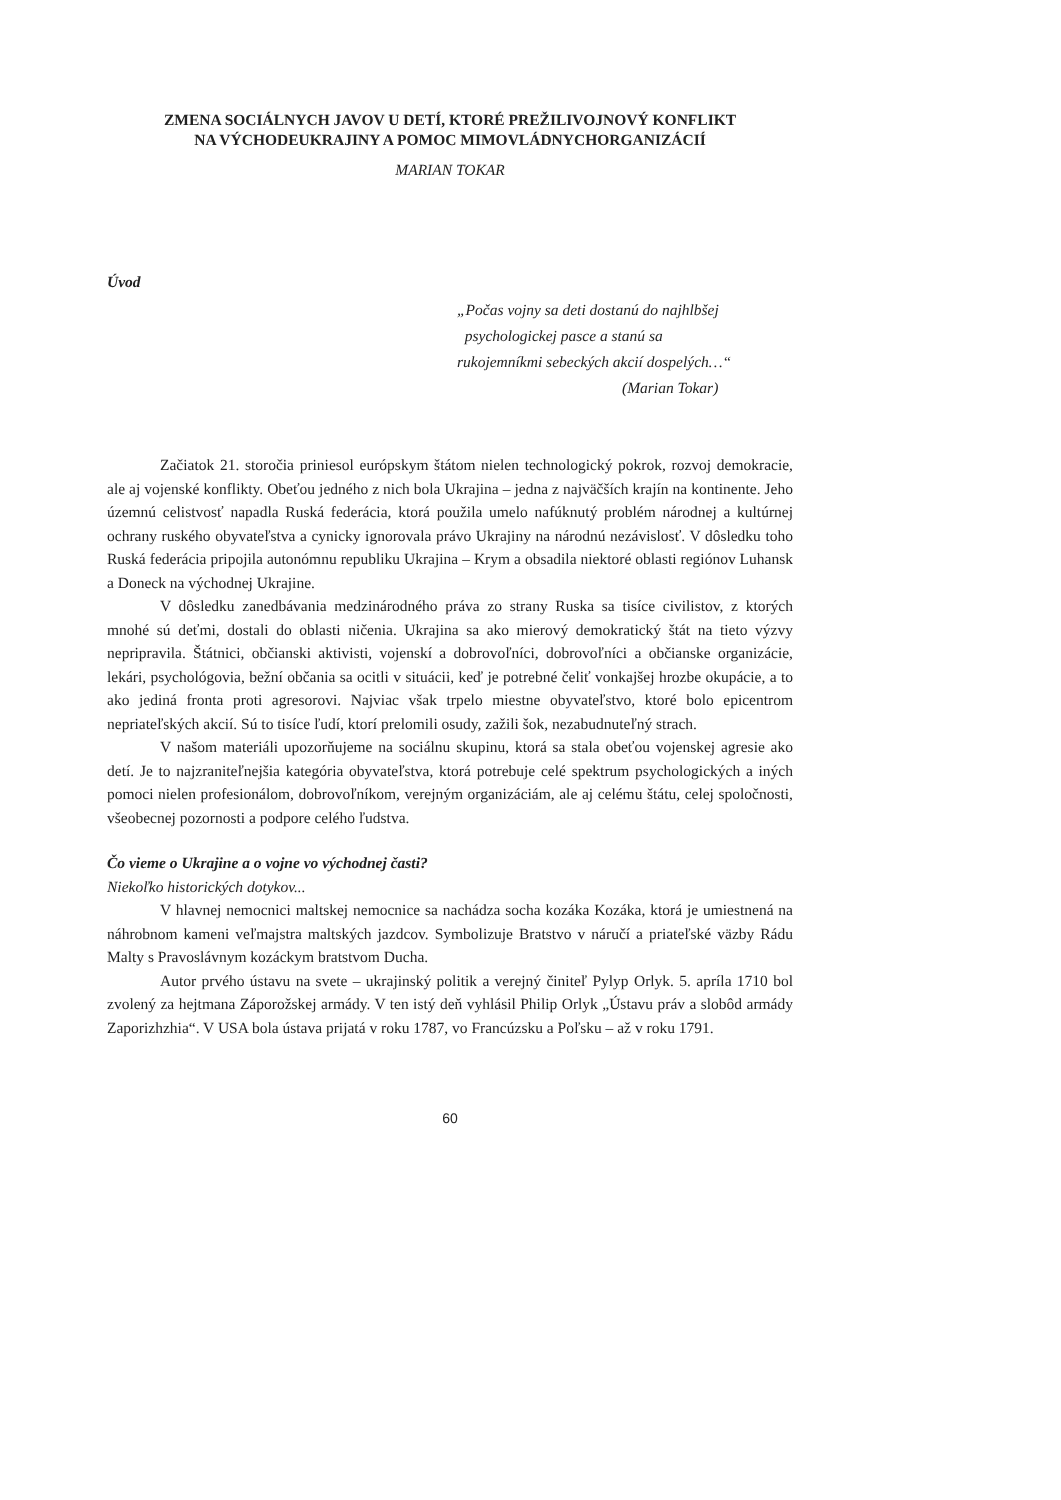ZMENA SOCIÁLNYCH JAVOV U DETÍ, KTORÉ PREŽILIVOJNOVÝ KONFLIKT
NA VÝCHODEUKRAJINY A POMOC MIMOVLÁDNYCHORGANIZÁCIÍ
MARIAN TOKAR
Úvod
„Počas vojny sa deti dostanú do najhlbšej
psychologickej pasce a stanú sa
rukojemníkmi sebeckých akcií dospelých…“
(Marian Tokar)
Začiatok 21. storočia priniesol európskym štátom nielen technologický pokrok, rozvoj demokracie, ale aj vojenské konflikty. Obeťou jedného z nich bola Ukrajina – jedna z najväčších krajín na kontinente. Jeho územnú celistvosť napadla Ruská federácia, ktorá použila umelo nafúknutý problém národnej a kultúrnej ochrany ruského obyvateľstva a cynicky ignorovala právo Ukrajiny na národnú nezávislosť. V dôsledku toho Ruská federácia pripojila autonómnu republiku Ukrajina – Krym a obsadila niektoré oblasti regiónov Luhansk a Doneck na východnej Ukrajine.
V dôsledku zanedbávania medzinárodného práva zo strany Ruska sa tisíce civilistov, z ktorých mnohé sú deťmi, dostali do oblasti ničenia. Ukrajina sa ako mierový demokratický štát na tieto výzvy nepripravila. Štátnici, občianski aktivisti, vojenskí a dobrovoľníci, dobrovoľníci a občianske organizácie, lekári, psychológovia, bežní občania sa ocitli v situácii, keď je potrebné čeliť vonkajšej hrozbe okupácie, a to ako jediná fronta proti agresorovi. Najviac však trpelo miestne obyvateľstvo, ktoré bolo epicentrom nepriateľských akcií. Sú to tisíce ľudí, ktorí prelomili osudy, zažili šok, nezabudnuteľný strach.
V našom materiáli upozorňujeme na sociálnu skupinu, ktorá sa stala obeťou vojenskej agresie ako detí. Je to najzraniteľnejšia kategória obyvateľstva, ktorá potrebuje celé spektrum psychologických a iných pomoci nielen profesionálom, dobrovoľníkom, verejným organizáciám, ale aj celému štátu, celej spoločnosti, všeobecnej pozornosti a podpore celého ľudstva.
Čo vieme o Ukrajine a o vojne vo východnej časti?
Niekoľko historických dotykov...
V hlavnej nemocnici maltskej nemocnice sa nachádza socha kozáka Kozáka, ktorá je umiestnená na náhrobnom kameni veľmajstra maltských jazdcov. Symbolizuje Bratstvo v náručí a priateľské väzby Rádu Malty s Pravoslávnym kozáckym bratstvom Ducha.
Autor prvého ústavu na svete – ukrajinský politik a verejný činiteľ Pylyp Orlyk. 5. apríla 1710 bol zvolený za hejtmana Záporožskej armády. V ten istý deň vyhlásil Philip Orlyk „Ústavu práv a slobôd armády Zaporizhzhia“. V USA bola ústava prijatá v roku 1787, vo Francúzsku a Poľsku – až v roku 1791.
60